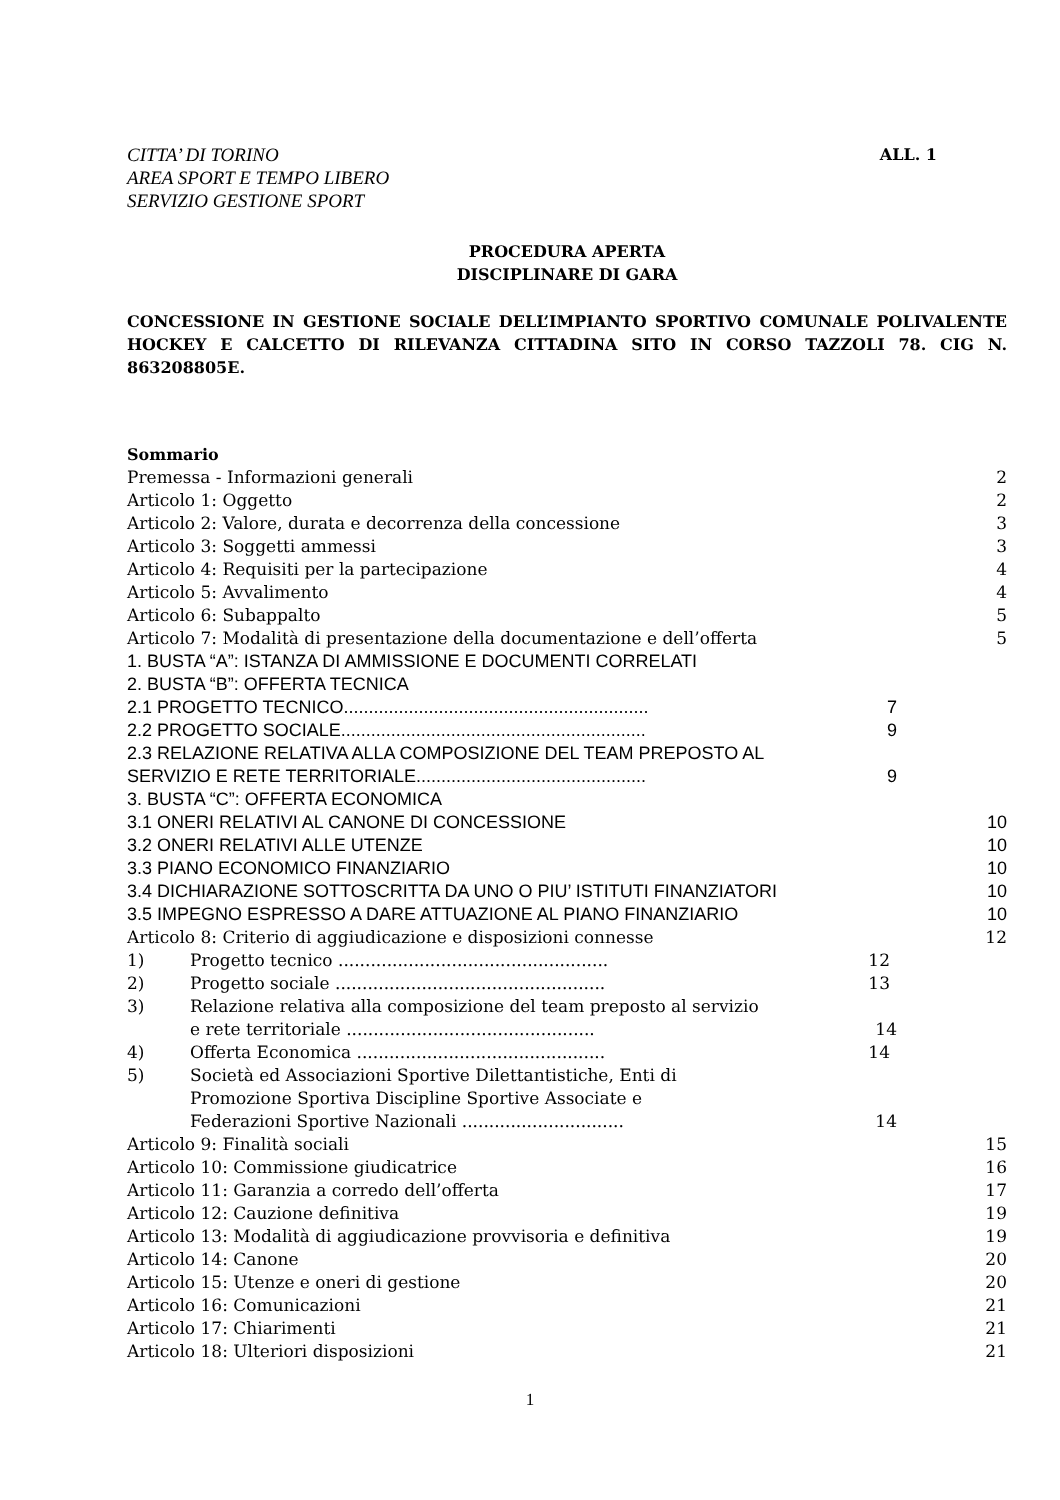CITTA’ DI TORINO
AREA SPORT E TEMPO LIBERO
SERVIZIO GESTIONE SPORT
ALL. 1
PROCEDURA APERTA
DISCIPLINARE DI GARA
CONCESSIONE IN GESTIONE SOCIALE DELL’IMPIANTO SPORTIVO COMUNALE POLIVALENTE HOCKEY E CALCETTO DI RILEVANZA CITTADINA SITO IN CORSO TAZZOLI 78. CIG N. 863208805E.
Sommario
Premessa - Informazioni generali 2
Articolo 1: Oggetto 2
Articolo 2: Valore, durata e decorrenza della concessione 3
Articolo 3: Soggetti ammessi 3
Articolo 4: Requisiti per la partecipazione 4
Articolo 5: Avvalimento 4
Articolo 6: Subappalto 5
Articolo 7: Modalità di presentazione della documentazione e dell’offerta 5
1. BUSTA “A”: ISTANZA DI AMMISSIONE E DOCUMENTI CORRELATI
2. BUSTA “B”: OFFERTA TECNICA
2.1 PROGETTO TECNICO............................................................. 7
2.2 PROGETTO SOCIALE............................................................. 9
2.3 RELAZIONE RELATIVA ALLA COMPOSIZIONE DEL TEAM PREPOSTO AL
SERVIZIO E RETE TERRITORIALE.............................................. 9
3. BUSTA “C”: OFFERTA ECONOMICA
3.1 ONERI RELATIVI AL CANONE DI CONCESSIONE 10
3.2 ONERI RELATIVI ALLE UTENZE 10
3.3 PIANO ECONOMICO FINANZIARIO 10
3.4 DICHIARAZIONE SOTTOSCRITTA DA UNO O PIU’ ISTITUTI FINANZIATORI 10
3.5 IMPEGNO ESPRESSO A DARE ATTUAZIONE AL PIANO FINANZIARIO 10
Articolo 8: Criterio di aggiudicazione e disposizioni connesse 12
1) Progetto tecnico .................................................. 12
2) Progetto sociale .................................................. 13
3) Relazione relativa alla composizione del team preposto al servizio
e rete territoriale .............................................. 14
4) Offerta Economica .............................................. 14
5) Società ed Associazioni Sportive Dilettantistiche, Enti di
Promozione Sportiva Discipline Sportive Associate e
Federazioni Sportive Nazionali .............................. 14
Articolo 9: Finalità sociali 15
Articolo 10: Commissione giudicatrice 16
Articolo 11: Garanzia a corredo dell’offerta 17
Articolo 12: Cauzione definitiva 19
Articolo 13: Modalità di aggiudicazione provvisoria e definitiva 19
Articolo 14: Canone 20
Articolo 15: Utenze e oneri di gestione 20
Articolo 16: Comunicazioni 21
Articolo 17: Chiarimenti 21
Articolo 18: Ulteriori disposizioni 21
1